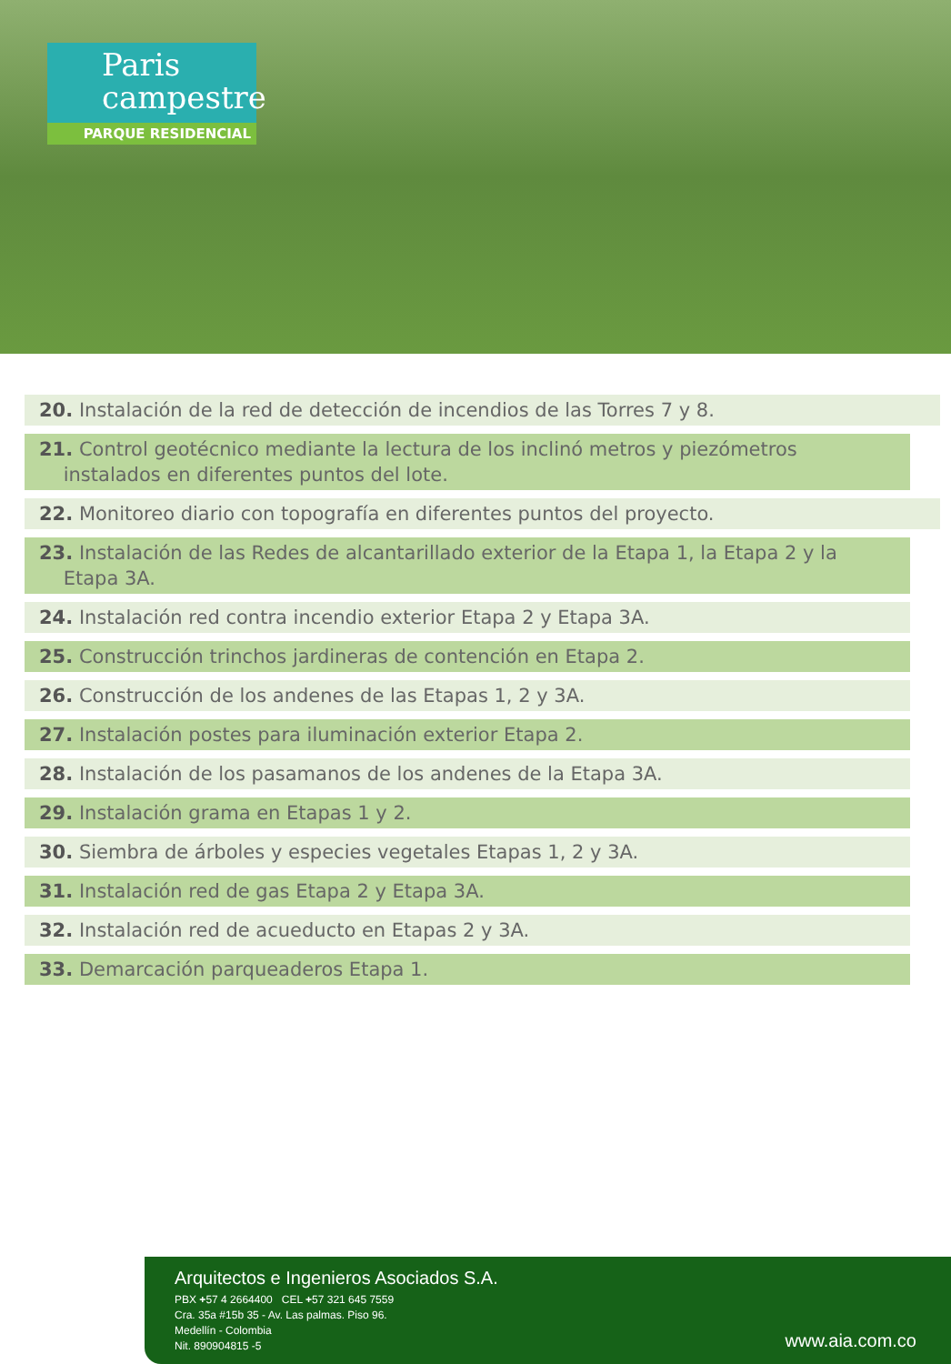Paris
campestre
PARQUE RESIDENCIAL
20. Instalación de la red de detección de incendios de las Torres 7 y 8.
21. Control geotécnico mediante la lectura de los inclinó metros y piezómetros
instalados en diferentes puntos del lote.
22. Monitoreo diario con topografía en diferentes puntos del proyecto.
23. Instalación de las Redes de alcantarillado exterior de la Etapa 1, la Etapa 2 y la
Etapa 3A.
24. Instalación red contra incendio exterior Etapa 2 y Etapa 3A.
25. Construcción trinchos jardineras de contención en Etapa 2.
26. Construcción de los andenes de las Etapas 1, 2 y 3A.
27. Instalación postes para iluminación exterior Etapa 2.
28. Instalación de los pasamanos de los andenes de la Etapa 3A.
29. Instalación grama en Etapas 1 y 2.
30. Siembra de árboles y especies vegetales Etapas 1, 2 y 3A.
31. Instalación red de gas Etapa 2 y Etapa 3A.
32. Instalación red de acueducto en Etapas 2 y 3A.
33. Demarcación parqueaderos Etapa 1.
Arquitectos e Ingenieros Asociados S.A.
PBX +57 4 2664400 CEL +57 321 645 7559
Cra. 35a #15b 35 - Av. Las palmas. Piso 96.
Medellín - Colombia
Nit. 890904815 -5
www.aia.com.co